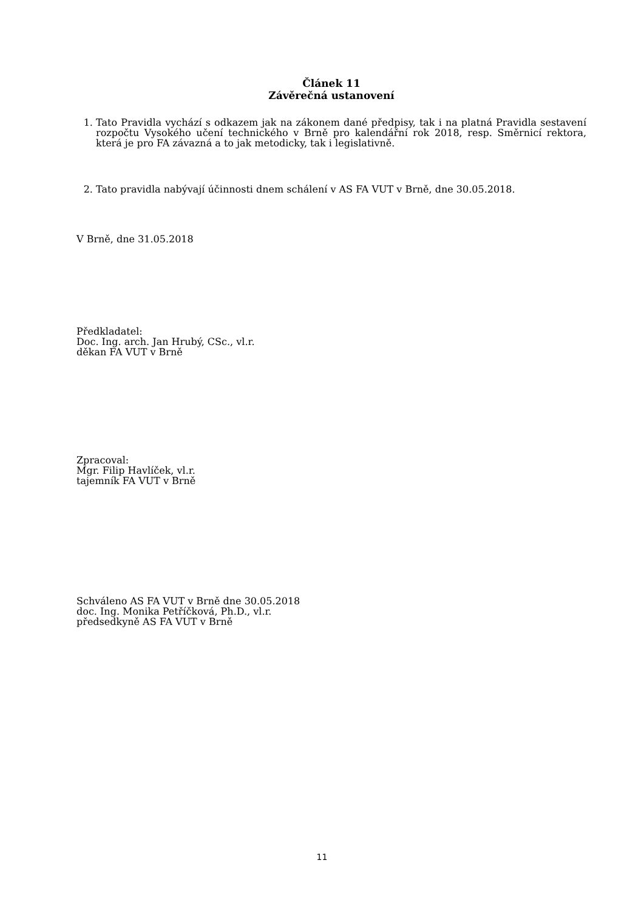Článek 11
Závěrečná ustanovení
1. Tato Pravidla vychází s odkazem jak na zákonem dané předpisy, tak i na platná Pravidla sestavení rozpočtu Vysokého učení technického v Brně pro kalendářní rok 2018, resp. Směrnicí rektora, která je pro FA závazná a to jak metodicky, tak i legislativně.
2. Tato pravidla nabývají účinnosti dnem schálení v AS FA VUT v Brně, dne 30.05.2018.
V Brně, dne 31.05.2018
Předkladatel:
Doc. Ing. arch. Jan Hrubý, CSc., vl.r.
děkan FA VUT v Brně
Zpracoval:
Mgr. Filip Havlíček, vl.r.
tajemník FA VUT v Brně
Schváleno AS FA VUT v Brně dne 30.05.2018
doc. Ing. Monika Petříčková, Ph.D., vl.r.
předsedkyně AS FA VUT v Brně
11